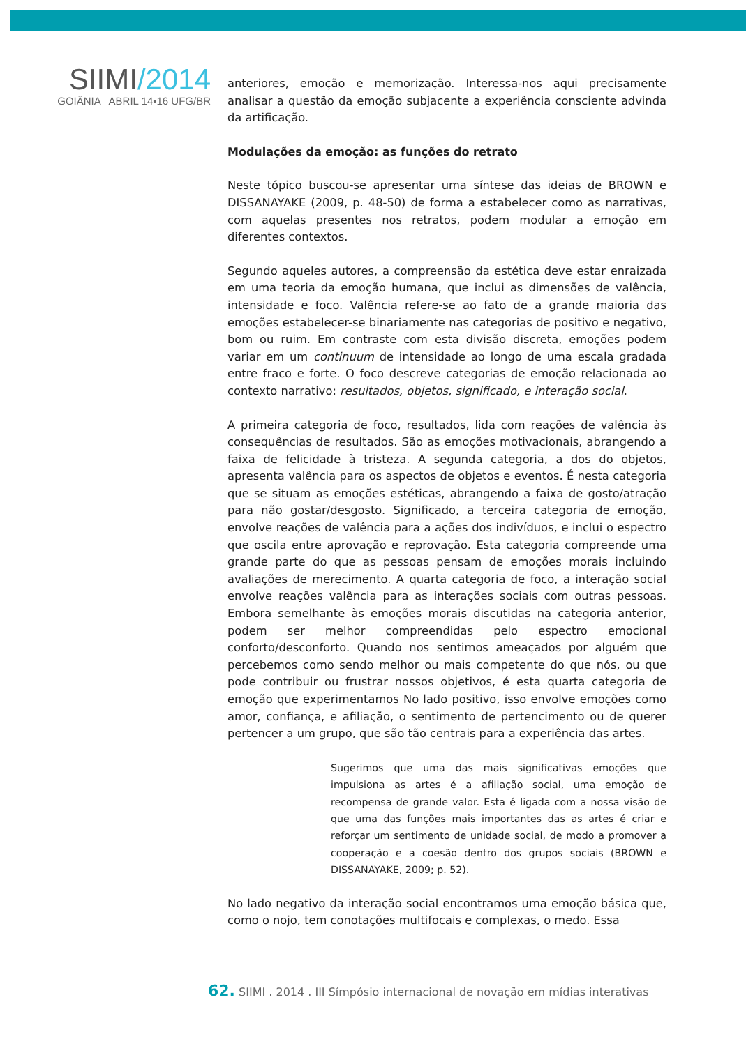SIIMI/2014
GOIÂNIA ABRIL 14•16 UFG/BR
anteriores, emoção e memorização. Interessa-nos aqui precisamente analisar a questão da emoção subjacente a experiência consciente advinda da artificação.
Modulações da emoção: as funções do retrato
Neste tópico buscou-se apresentar uma síntese das ideias de BROWN e DISSANAYAKE (2009, p. 48-50) de forma a estabelecer como as narrativas, com aquelas presentes nos retratos, podem modular a emoção em diferentes contextos.
Segundo aqueles autores, a compreensão da estética deve estar enraizada em uma teoria da emoção humana, que inclui as dimensões de valência, intensidade e foco. Valência refere-se ao fato de a grande maioria das emoções estabelecer-se binariamente nas categorias de positivo e negativo, bom ou ruim. Em contraste com esta divisão discreta, emoções podem variar em um continuum de intensidade ao longo de uma escala gradada entre fraco e forte. O foco descreve categorias de emoção relacionada ao contexto narrativo: resultados, objetos, significado, e interação social.
A primeira categoria de foco, resultados, lida com reações de valência às consequências de resultados. São as emoções motivacionais, abrangendo a faixa de felicidade à tristeza. A segunda categoria, a dos do objetos, apresenta valência para os aspectos de objetos e eventos. É nesta categoria que se situam as emoções estéticas, abrangendo a faixa de gosto/atração para não gostar/desgosto. Significado, a terceira categoria de emoção, envolve reações de valência para a ações dos indivíduos, e inclui o espectro que oscila entre aprovação e reprovação. Esta categoria compreende uma grande parte do que as pessoas pensam de emoções morais incluindo avaliações de merecimento. A quarta categoria de foco, a interação social envolve reações valência para as interações sociais com outras pessoas. Embora semelhante às emoções morais discutidas na categoria anterior, podem ser melhor compreendidas pelo espectro emocional conforto/desconforto. Quando nos sentimos ameaçados por alguém que percebemos como sendo melhor ou mais competente do que nós, ou que pode contribuir ou frustrar nossos objetivos, é esta quarta categoria de emoção que experimentamos No lado positivo, isso envolve emoções como amor, confiança, e afiliação, o sentimento de pertencimento ou de querer pertencer a um grupo, que são tão centrais para a experiência das artes.
Sugerimos que uma das mais significativas emoções que impulsiona as artes é a afiliação social, uma emoção de recompensa de grande valor. Esta é ligada com a nossa visão de que uma das funções mais importantes das as artes é criar e reforçar um sentimento de unidade social, de modo a promover a cooperação e a coesão dentro dos grupos sociais (BROWN e DISSANAYAKE, 2009; p. 52).
No lado negativo da interação social encontramos uma emoção básica que, como o nojo, tem conotações multifocais e complexas, o medo. Essa
62. SIIMI . 2014 . III Símpósio internacional de novação em mídias interativas